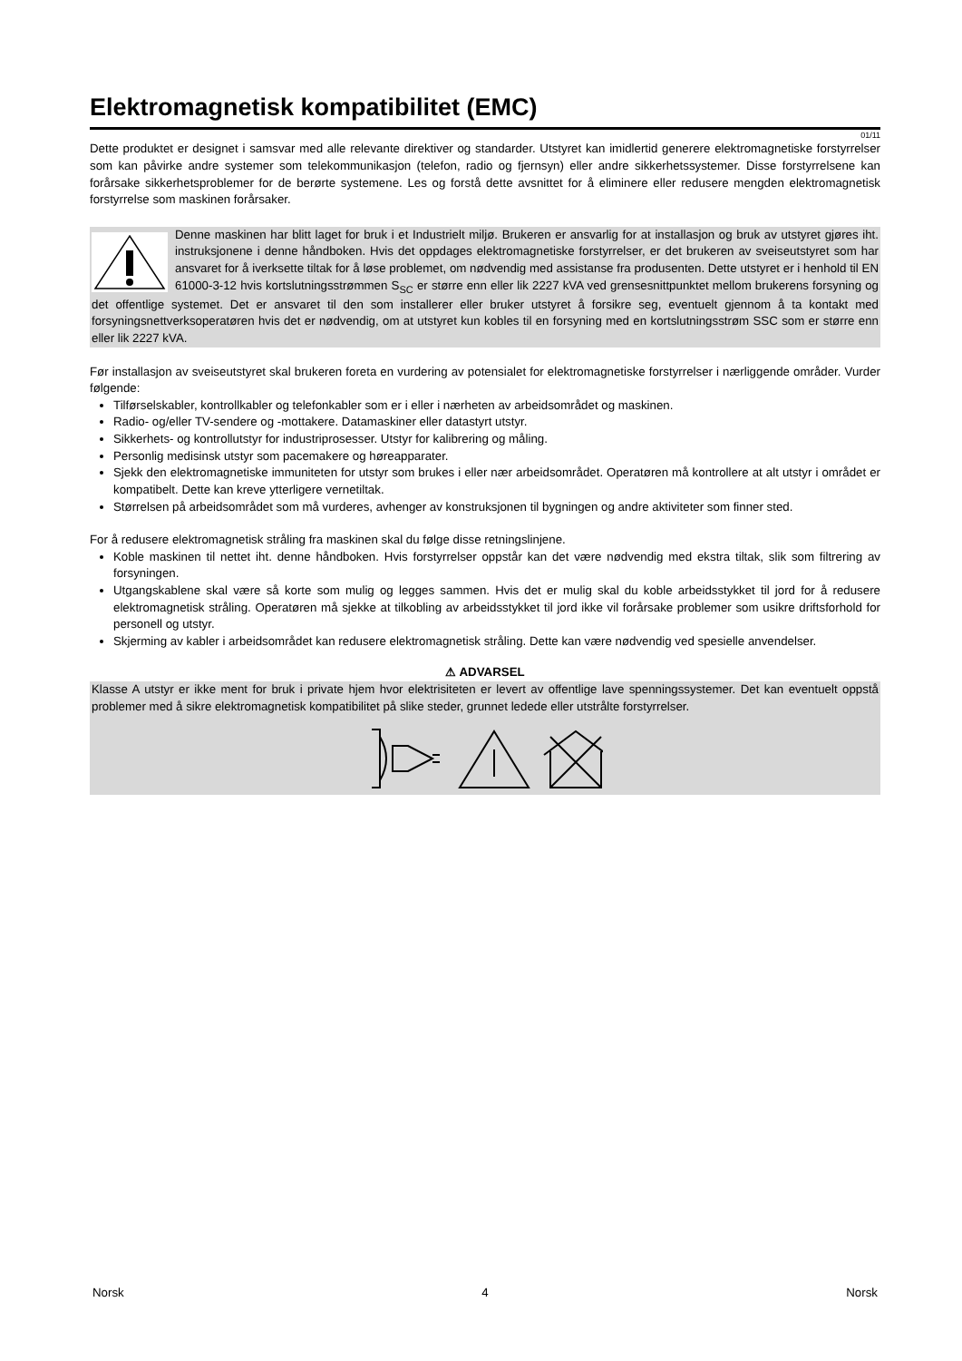Elektromagnetisk kompatibilitet (EMC)
01/11
Dette produktet er designet i samsvar med alle relevante direktiver og standarder. Utstyret kan imidlertid generere elektromagnetiske forstyrrelser som kan påvirke andre systemer som telekommunikasjon (telefon, radio og fjernsyn) eller andre sikkerhetssystemer. Disse forstyrrelsene kan forårsake sikkerhetsproblemer for de berørte systemene. Les og forstå dette avsnittet for å eliminere eller redusere mengden elektromagnetisk forstyrrelse som maskinen forårsaker.
Denne maskinen har blitt laget for bruk i et Industrielt miljø. Brukeren er ansvarlig for at installasjon og bruk av utstyret gjøres iht. instruksjonene i denne håndboken. Hvis det oppdages elektromagnetiske forstyrrelser, er det brukeren av sveiseutstyret som har ansvaret for å iverksette tiltak for å løse problemet, om nødvendig med assistanse fra produsenten. Dette utstyret er i henhold til EN 61000-3-12 hvis kortslutningsstrømmen S<sub>SC</sub> er større enn eller lik 2227 kVA ved grensesnittpunktet mellom brukerens forsyning og det offentlige systemet. Det er ansvaret til den som installerer eller bruker utstyret å forsikre seg, eventuelt gjennom å ta kontakt med forsyningsnettverksoperatøren hvis det er nødvendig, om at utstyret kun kobles til en forsyning med en kortslutningsstrøm SSC som er større enn eller lik 2227 kVA.
Før installasjon av sveiseutstyret skal brukeren foreta en vurdering av potensialet for elektromagnetiske forstyrrelser i nærliggende områder. Vurder følgende:
Tilførselskabler, kontrollkabler og telefonkabler som er i eller i nærheten av arbeidsområdet og maskinen.
Radio- og/eller TV-sendere og -mottakere. Datamaskiner eller datastyrt utstyr.
Sikkerhets- og kontrollutstyr for industriprosesser. Utstyr for kalibrering og måling.
Personlig medisinsk utstyr som pacemakere og høreapparater.
Sjekk den elektromagnetiske immuniteten for utstyr som brukes i eller nær arbeidsområdet. Operatøren må kontrollere at alt utstyr i området er kompatibelt. Dette kan kreve ytterligere vernetiltak.
Størrelsen på arbeidsområdet som må vurderes, avhenger av konstruksjonen til bygningen og andre aktiviteter som finner sted.
For å redusere elektromagnetisk stråling fra maskinen skal du følge disse retningslinjene.
Koble maskinen til nettet iht. denne håndboken. Hvis forstyrrelser oppstår kan det være nødvendig med ekstra tiltak, slik som filtrering av forsyningen.
Utgangskablene skal være så korte som mulig og legges sammen. Hvis det er mulig skal du koble arbeidsstykket til jord for å redusere elektromagnetisk stråling. Operatøren må sjekke at tilkobling av arbeidsstykket til jord ikke vil forårsake problemer som usikre driftsforhold for personell og utstyr.
Skjerming av kabler i arbeidsområdet kan redusere elektromagnetisk stråling. Dette kan være nødvendig ved spesielle anvendelser.
⚠ ADVARSEL
Klasse A utstyr er ikke ment for bruk i private hjem hvor elektrisiteten er levert av offentlige lave spenningssystemer. Det kan eventuelt oppstå problemer med å sikre elektromagnetisk kompatibilitet på slike steder, grunnet ledede eller utstrålte forstyrrelser.
Norsk 4 Norsk